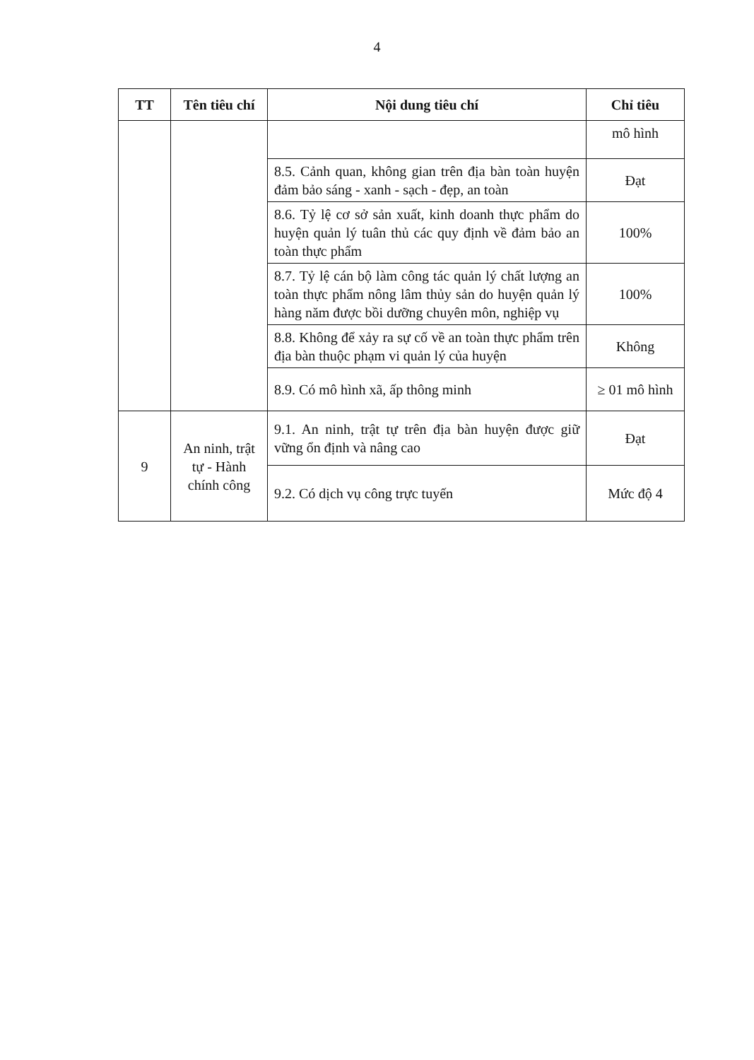4
| TT | Tên tiêu chí | Nội dung tiêu chí | Chỉ tiêu |
| --- | --- | --- | --- |
| | | | mô hình |
| | | 8.5. Cảnh quan, không gian trên địa bàn toàn huyện đảm bảo sáng - xanh - sạch - đẹp, an toàn | Đạt |
| | | 8.6. Tỷ lệ cơ sở sản xuất, kinh doanh thực phẩm do huyện quản lý tuân thủ các quy định về đảm bảo an toàn thực phẩm | 100% |
| | | 8.7. Tỷ lệ cán bộ làm công tác quản lý chất lượng an toàn thực phẩm nông lâm thủy sản do huyện quản lý hàng năm được bồi dưỡng chuyên môn, nghiệp vụ | 100% |
| | | 8.8. Không để xảy ra sự cố về an toàn thực phẩm trên địa bàn thuộc phạm vi quản lý của huyện | Không |
| | | 8.9. Có mô hình xã, ấp thông minh | ≥ 01 mô hình |
| 9 | An ninh, trật tự - Hành chính công | 9.1. An ninh, trật tự trên địa bàn huyện được giữ vững ổn định và nâng cao | Đạt |
| | | 9.2. Có dịch vụ công trực tuyến | Mức độ 4 |